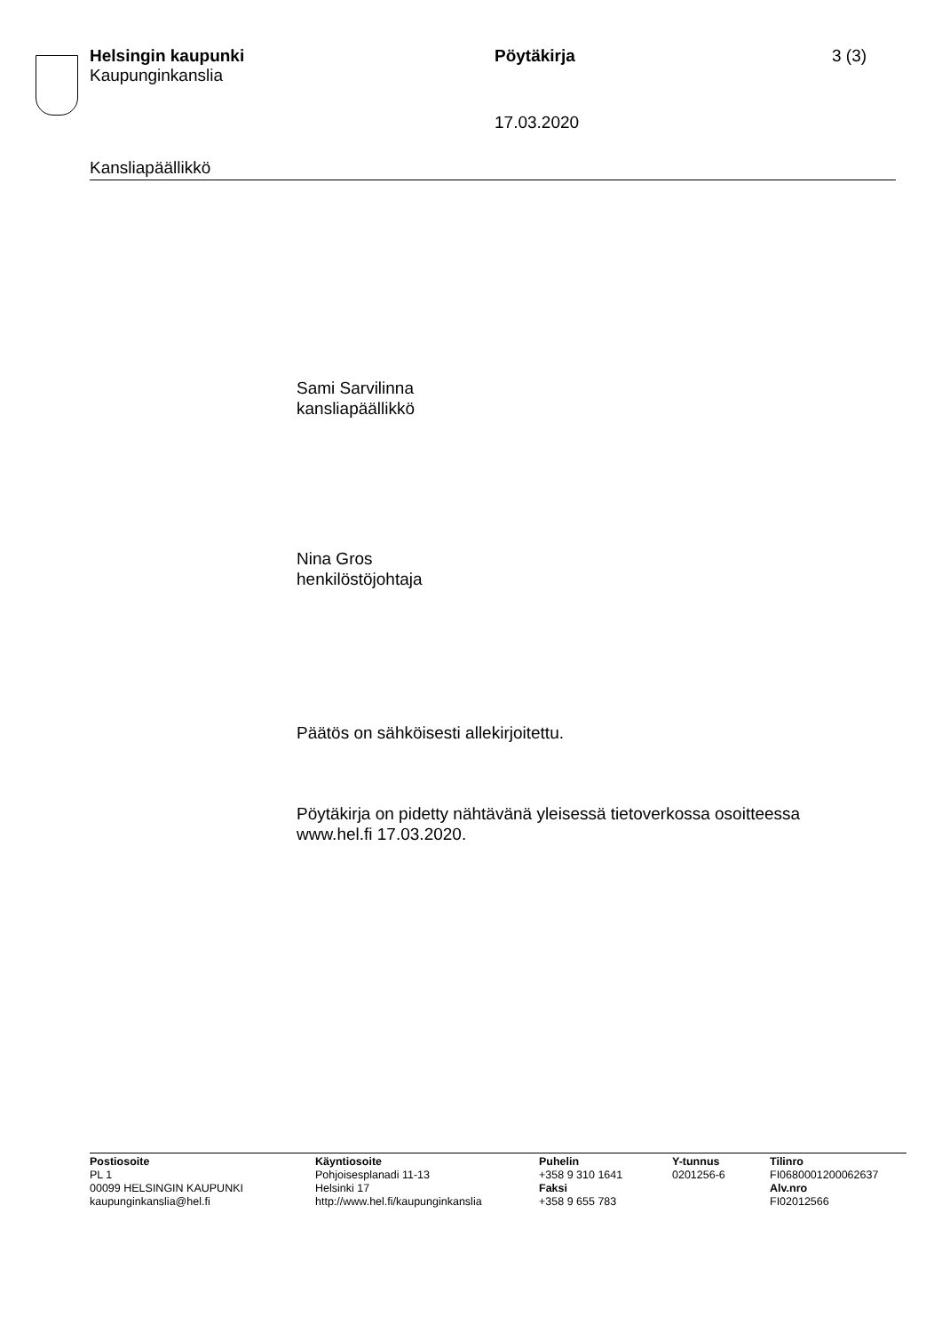Helsingin kaupunki
Kaupunginkanslia
Pöytäkirja 3 (3)
17.03.2020
Kansliapäällikkö
Sami Sarvilinna
kansliapäällikkö
Nina Gros
henkilöstöjohtaja
Päätös on sähköisesti allekirjoitettu.
Pöytäkirja on pidetty nähtävänä yleisessä tietoverkossa osoitteessa
www.hel.fi 17.03.2020.
Postiosoite
PL 1
00099 HELSINGIN KAUPUNKI
kaupunginkanslia@hel.fi
Käyntiosoite
Pohjoisesplanadi 11-13
Helsinki 17
http://www.hel.fi/kaupunginkanslia
Puhelin
+358 9 310 1641
Faksi
+358 9 655 783
Y-tunnus
0201256-6
Tilinro
FI0680001200062637
Alv.nro
FI02012566